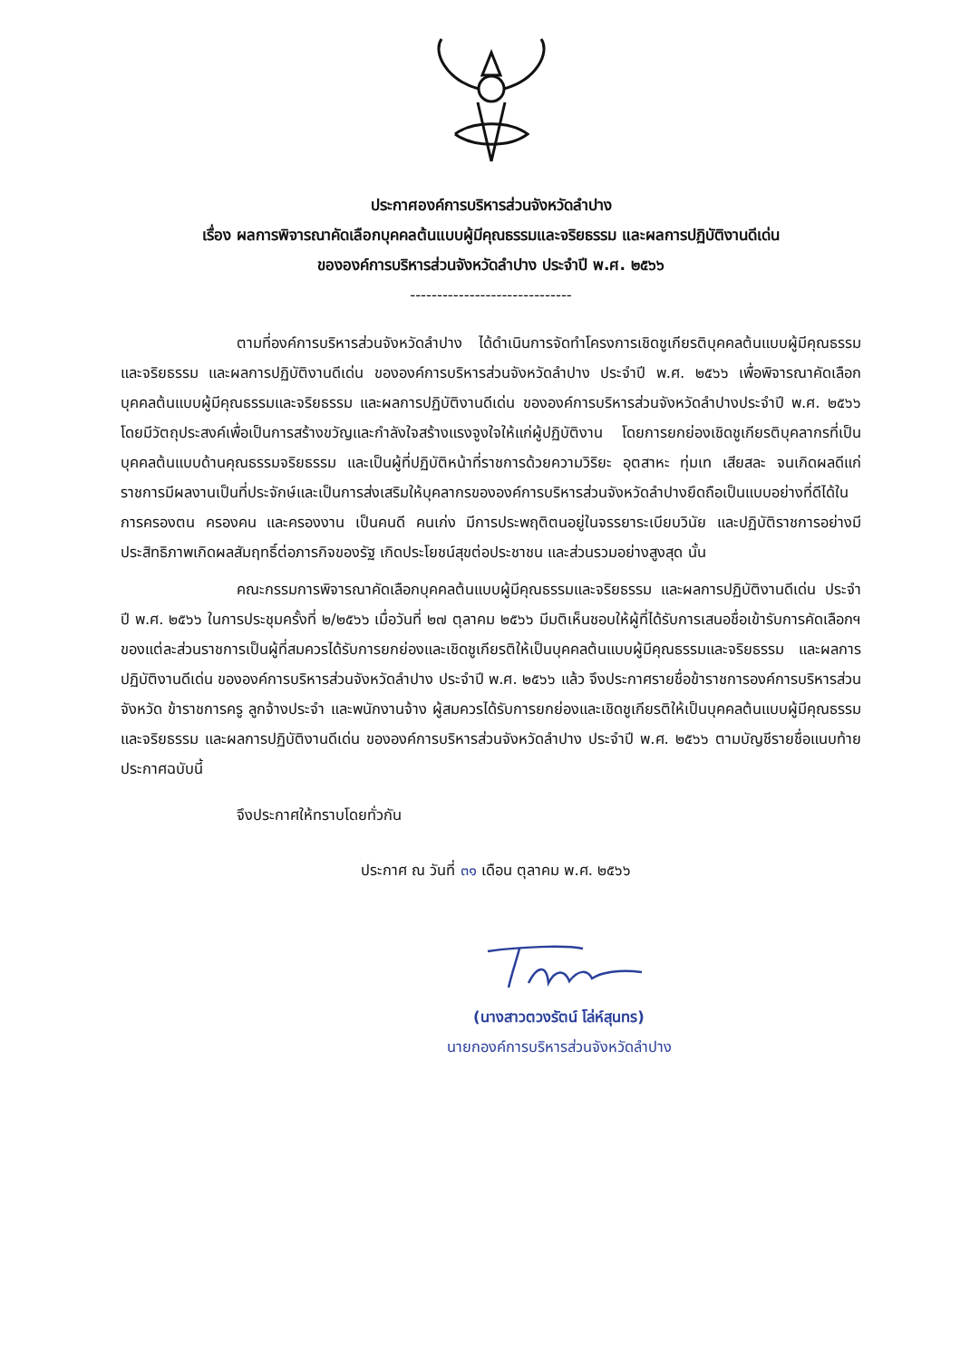ประกาศองค์การบริหารส่วนจังหวัดลำปาง
เรื่อง ผลการพิจารณาคัดเลือกบุคคลต้นแบบผู้มีคุณธรรมและจริยธรรม และผลการปฏิบัติงานดีเด่น
ขององค์การบริหารส่วนจังหวัดลำปาง ประจำปี พ.ศ. ๒๕๖๖
------------------------------
ตามที่องค์การบริหารส่วนจังหวัดลำปาง ได้ดำเนินการจัดทำโครงการเชิดชูเกียรติบุคคลต้นแบบผู้มีคุณธรรมและจริยธรรม และผลการปฏิบัติงานดีเด่น ขององค์การบริหารส่วนจังหวัดลำปาง ประจำปี พ.ศ. ๒๕๖๖ เพื่อพิจารณาคัดเลือกบุคคลต้นแบบผู้มีคุณธรรมและจริยธรรม และผลการปฏิบัติงานดีเด่น ขององค์การบริหารส่วนจังหวัดลำปางประจำปี พ.ศ. ๒๕๖๖ โดยมีวัตถุประสงค์เพื่อเป็นการสร้างขวัญและกำลังใจสร้างแรงจูงใจให้แก่ผู้ปฏิบัติงาน โดยการยกย่องเชิดชูเกียรติบุคลากรที่เป็นบุคคลต้นแบบด้านคุณธรรมจริยธรรม และเป็นผู้ที่ปฏิบัติหน้าที่ราชการด้วยความวิริยะ อุตสาหะ ทุ่มเท เสียสละ จนเกิดผลดีแก่ราชการมีผลงานเป็นที่ประจักษ์และเป็นการส่งเสริมให้บุคลากรขององค์การบริหารส่วนจังหวัดลำปางยึดถือเป็นแบบอย่างที่ดีได้ในการครองตน ครองคน และครองงาน เป็นคนดี คนเก่ง มีการประพฤติตนอยู่ในจรรยาระเบียบวินัย และปฏิบัติราชการอย่างมีประสิทธิภาพเกิดผลสัมฤทธิ์ต่อภารกิจของรัฐ เกิดประโยชน์สุขต่อประชาชน และส่วนรวมอย่างสูงสุด นั้น
คณะกรรมการพิจารณาคัดเลือกบุคคลต้นแบบผู้มีคุณธรรมและจริยธรรม และผลการปฏิบัติงานดีเด่น ประจำปี พ.ศ. ๒๕๖๖ ในการประชุมครั้งที่ ๒/๒๕๖๖ เมื่อวันที่ ๒๗ ตุลาคม ๒๕๖๖ มีมติเห็นชอบให้ผู้ที่ได้รับการเสนอชื่อเข้ารับการคัดเลือกฯของแต่ละส่วนราชการเป็นผู้ที่สมควรได้รับการยกย่องและเชิดชูเกียรติให้เป็นบุคคลต้นแบบผู้มีคุณธรรมและจริยธรรม และผลการปฏิบัติงานดีเด่น ขององค์การบริหารส่วนจังหวัดลำปาง ประจำปี พ.ศ. ๒๕๖๖ แล้ว จึงประกาศรายชื่อข้าราชการองค์การบริหารส่วนจังหวัด ข้าราชการครู ลูกจ้างประจำ และพนักงานจ้าง ผู้สมควรได้รับการยกย่องและเชิดชูเกียรติให้เป็นบุคคลต้นแบบผู้มีคุณธรรมและจริยธรรม และผลการปฏิบัติงานดีเด่น ขององค์การบริหารส่วนจังหวัดลำปาง ประจำปี พ.ศ. ๒๕๖๖ ตามบัญชีรายชื่อแนบท้ายประกาศฉบับนี้
จึงประกาศให้ทราบโดยทั่วกัน
ประกาศ ณ วันที่ ๓๑ เดือน ตุลาคม พ.ศ. ๒๕๖๖
(นางสาวตวงรัตน์ โล่ห์สุนทร)
นายกองค์การบริหารส่วนจังหวัดลำปาง